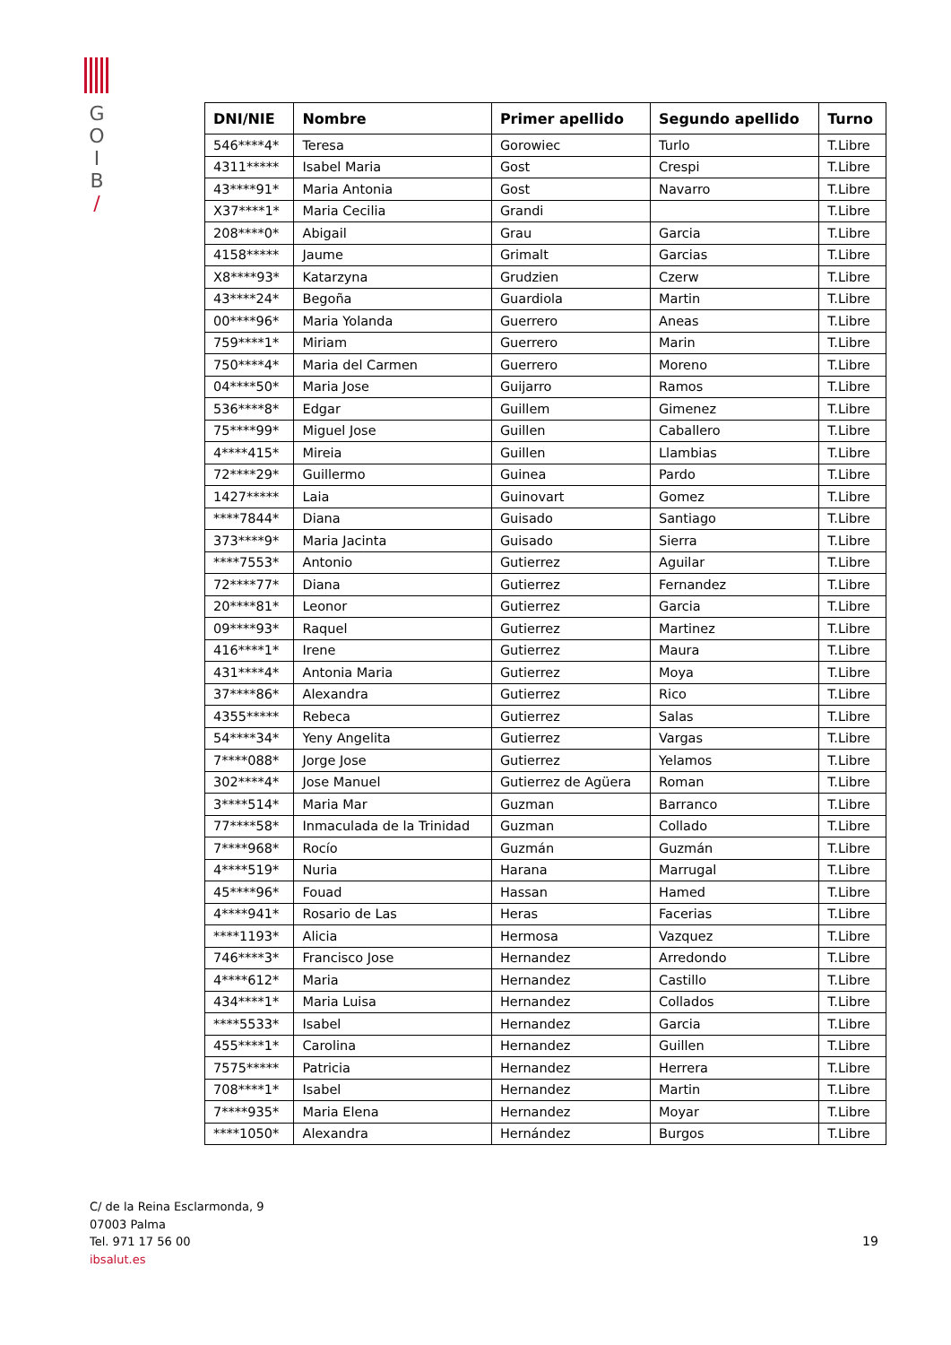G
O
I
B
/
| DNI/NIE | Nombre | Primer apellido | Segundo apellido | Turno |
| --- | --- | --- | --- | --- |
| 546****4* | Teresa | Gorowiec | Turlo | T.Libre |
| 4311***** | Isabel Maria | Gost | Crespi | T.Libre |
| 43****91* | Maria Antonia | Gost | Navarro | T.Libre |
| X37****1* | Maria Cecilia | Grandi | | T.Libre |
| 208****0* | Abigail | Grau | Garcia | T.Libre |
| 4158***** | Jaume | Grimalt | Garcias | T.Libre |
| X8****93* | Katarzyna | Grudzien | Czerw | T.Libre |
| 43****24* | Begoña | Guardiola | Martin | T.Libre |
| 00****96* | Maria Yolanda | Guerrero | Aneas | T.Libre |
| 759****1* | Miriam | Guerrero | Marin | T.Libre |
| 750****4* | Maria del Carmen | Guerrero | Moreno | T.Libre |
| 04****50* | Maria Jose | Guijarro | Ramos | T.Libre |
| 536****8* | Edgar | Guillem | Gimenez | T.Libre |
| 75****99* | Miguel Jose | Guillen | Caballero | T.Libre |
| 4****415* | Mireia | Guillen | Llambias | T.Libre |
| 72****29* | Guillermo | Guinea | Pardo | T.Libre |
| 1427***** | Laia | Guinovart | Gomez | T.Libre |
| ****7844* | Diana | Guisado | Santiago | T.Libre |
| 373****9* | Maria Jacinta | Guisado | Sierra | T.Libre |
| ****7553* | Antonio | Gutierrez | Aguilar | T.Libre |
| 72****77* | Diana | Gutierrez | Fernandez | T.Libre |
| 20****81* | Leonor | Gutierrez | Garcia | T.Libre |
| 09****93* | Raquel | Gutierrez | Martinez | T.Libre |
| 416****1* | Irene | Gutierrez | Maura | T.Libre |
| 431****4* | Antonia Maria | Gutierrez | Moya | T.Libre |
| 37****86* | Alexandra | Gutierrez | Rico | T.Libre |
| 4355***** | Rebeca | Gutierrez | Salas | T.Libre |
| 54****34* | Yeny Angelita | Gutierrez | Vargas | T.Libre |
| 7****088* | Jorge Jose | Gutierrez | Yelamos | T.Libre |
| 302****4* | Jose Manuel | Gutierrez de Agüera | Roman | T.Libre |
| 3****514* | Maria Mar | Guzman | Barranco | T.Libre |
| 77****58* | Inmaculada de la Trinidad | Guzman | Collado | T.Libre |
| 7****968* | Rocío | Guzmán | Guzmán | T.Libre |
| 4****519* | Nuria | Harana | Marrugal | T.Libre |
| 45****96* | Fouad | Hassan | Hamed | T.Libre |
| 4****941* | Rosario de Las | Heras | Facerias | T.Libre |
| ****1193* | Alicia | Hermosa | Vazquez | T.Libre |
| 746****3* | Francisco Jose | Hernandez | Arredondo | T.Libre |
| 4****612* | Maria | Hernandez | Castillo | T.Libre |
| 434****1* | Maria Luisa | Hernandez | Collados | T.Libre |
| ****5533* | Isabel | Hernandez | Garcia | T.Libre |
| 455****1* | Carolina | Hernandez | Guillen | T.Libre |
| 7575***** | Patricia | Hernandez | Herrera | T.Libre |
| 708****1* | Isabel | Hernandez | Martin | T.Libre |
| 7****935* | Maria Elena | Hernandez | Moyar | T.Libre |
| ****1050* | Alexandra | Hernández | Burgos | T.Libre |
C/ de la Reina Esclarmonda, 9
07003 Palma
Tel. 971 17 56 00
ibsalut.es
19